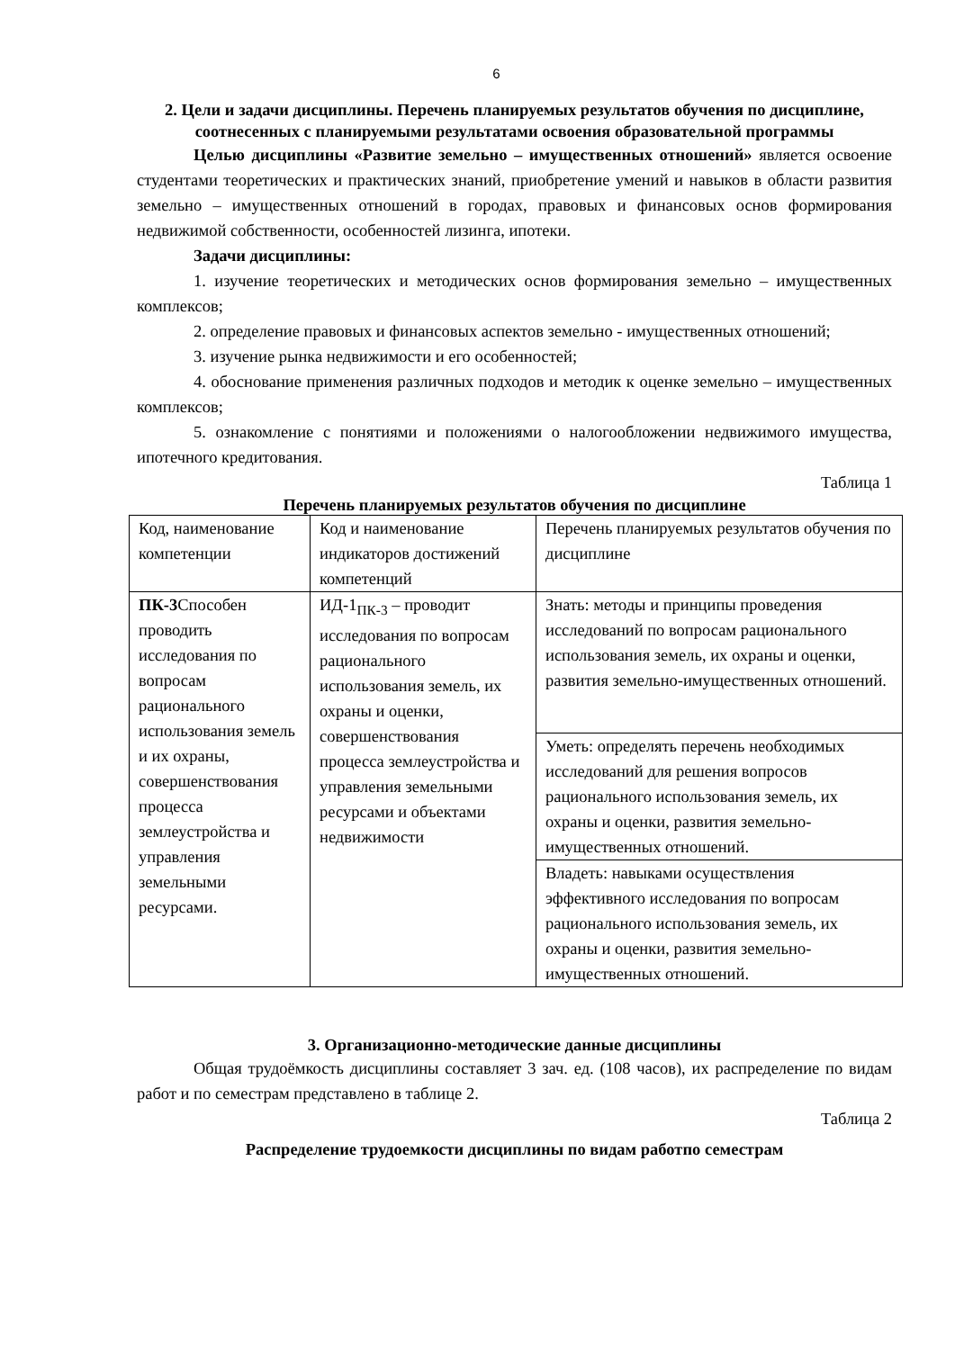6
2. Цели и задачи дисциплины. Перечень планируемых результатов обучения по дисциплине, соотнесенных с планируемыми результатами освоения образовательной программы
Целью дисциплины «Развитие земельно – имущественных отношений» является освоение студентами теоретических и практических знаний, приобретение умений и навыков в области развития земельно – имущественных отношений в городах, правовых и финансовых основ формирования недвижимой собственности, особенностей лизинга, ипотеки.
Задачи дисциплины:
1. изучение теоретических и методических основ формирования земельно – имущественных комплексов;
2. определение правовых и финансовых аспектов земельно - имущественных отношений;
3. изучение рынка недвижимости и его особенностей;
4. обоснование применения различных подходов и методик к оценке земельно – имущественных комплексов;
5. ознакомление с понятиями и положениями о налогообложении недвижимого имущества, ипотечного кредитования.
Таблица 1
Перечень планируемых результатов обучения по дисциплине
| Код, наименование компетенции | Код и наименование индикаторов достижений компетенций | Перечень планируемых результатов обучения по дисциплине |
| ПК-3 Способен проводить исследования по вопросам рационального использования земель и их охраны, совершенствования процесса землеустройства и управления земельными ресурсами. | ИД-1<sub>ПК-3</sub> – проводит исследования по вопросам рационального использования земель, их охраны и оценки, совершенствования процесса землеустройства и управления земельными ресурсами и объектами недвижимости | Знать: методы и принципы проведения исследований по вопросам рационального использования земель, их охраны и оценки, развития земельно-имущественных отношений. |
| | | Уметь: определять перечень необходимых исследований для решения вопросов рационального использования земель, их охраны и оценки, развития земельно-имущественных отношений. |
| | | Владеть: навыками осуществления эффективного исследования по вопросам рационального использования земель, их охраны и оценки, развития земельно-имущественных отношений. |
3. Организационно-методические данные дисциплины
Общая трудоёмкость дисциплины составляет 3 зач. ед. (108 часов), их распределение по видам работ и по семестрам представлено в таблице 2.
Таблица 2
Распределение трудоемкости дисциплины по видам работпо семестрам